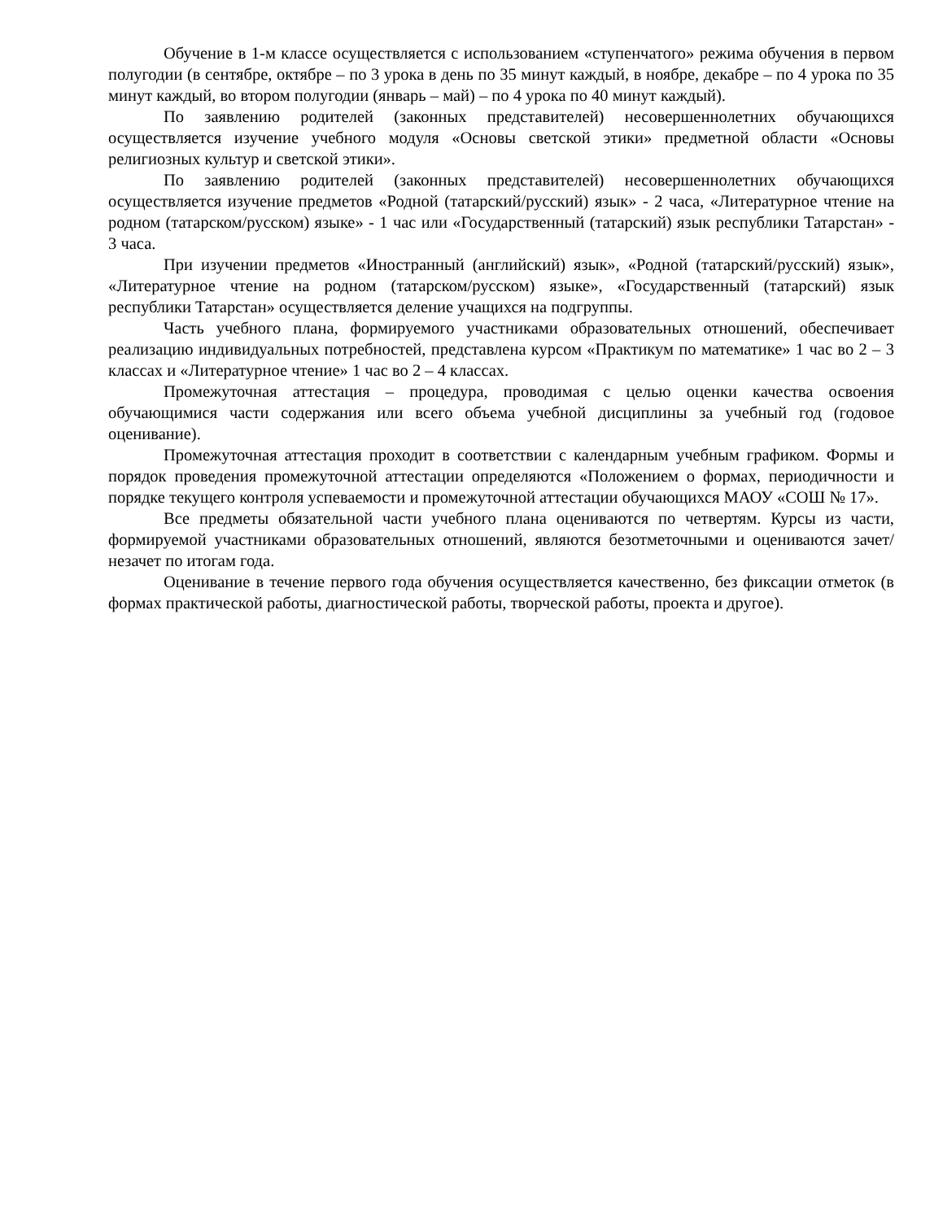Обучение в 1-м классе осуществляется с использованием «ступенчатого» режима обучения в первом полугодии (в сентябре, октябре – по 3 урока в день по 35 минут каждый, в ноябре, декабре – по 4 урока по 35 минут каждый, во втором полугодии (январь – май) – по 4 урока по 40 минут каждый).
По заявлению родителей (законных представителей) несовершеннолетних обучающихся осуществляется изучение учебного модуля «Основы светской этики» предметной области «Основы религиозных культур и светской этики».
По заявлению родителей (законных представителей) несовершеннолетних обучающихся осуществляется изучение предметов «Родной (татарский/русский) язык» - 2 часа, «Литературное чтение на родном (татарском/русском) языке» - 1 час или «Государственный (татарский) язык республики Татарстан» - 3 часа.
При изучении предметов «Иностранный (английский) язык», «Родной (татарский/русский) язык», «Литературное чтение на родном (татарском/русском) языке», «Государственный (татарский) язык республики Татарстан» осуществляется деление учащихся на подгруппы.
Часть учебного плана, формируемого участниками образовательных отношений, обеспечивает реализацию индивидуальных потребностей, представлена курсом «Практикум по математике» 1 час во 2 – 3 классах и «Литературное чтение» 1 час во 2 – 4 классах.
Промежуточная аттестация – процедура, проводимая с целью оценки качества освоения обучающимися части содержания или всего объема учебной дисциплины за учебный год (годовое оценивание).
Промежуточная аттестация проходит в соответствии с календарным учебным графиком. Формы и порядок проведения промежуточной аттестации определяются «Положением о формах, периодичности и порядке текущего контроля успеваемости и промежуточной аттестации обучающихся МАОУ «СОШ № 17».
Все предметы обязательной части учебного плана оцениваются по четвертям. Курсы из части, формируемой участниками образовательных отношений, являются безотметочными и оцениваются зачет/незачет по итогам года.
Оценивание в течение первого года обучения осуществляется качественно, без фиксации отметок (в формах практической работы, диагностической работы, творческой работы, проекта и другое).